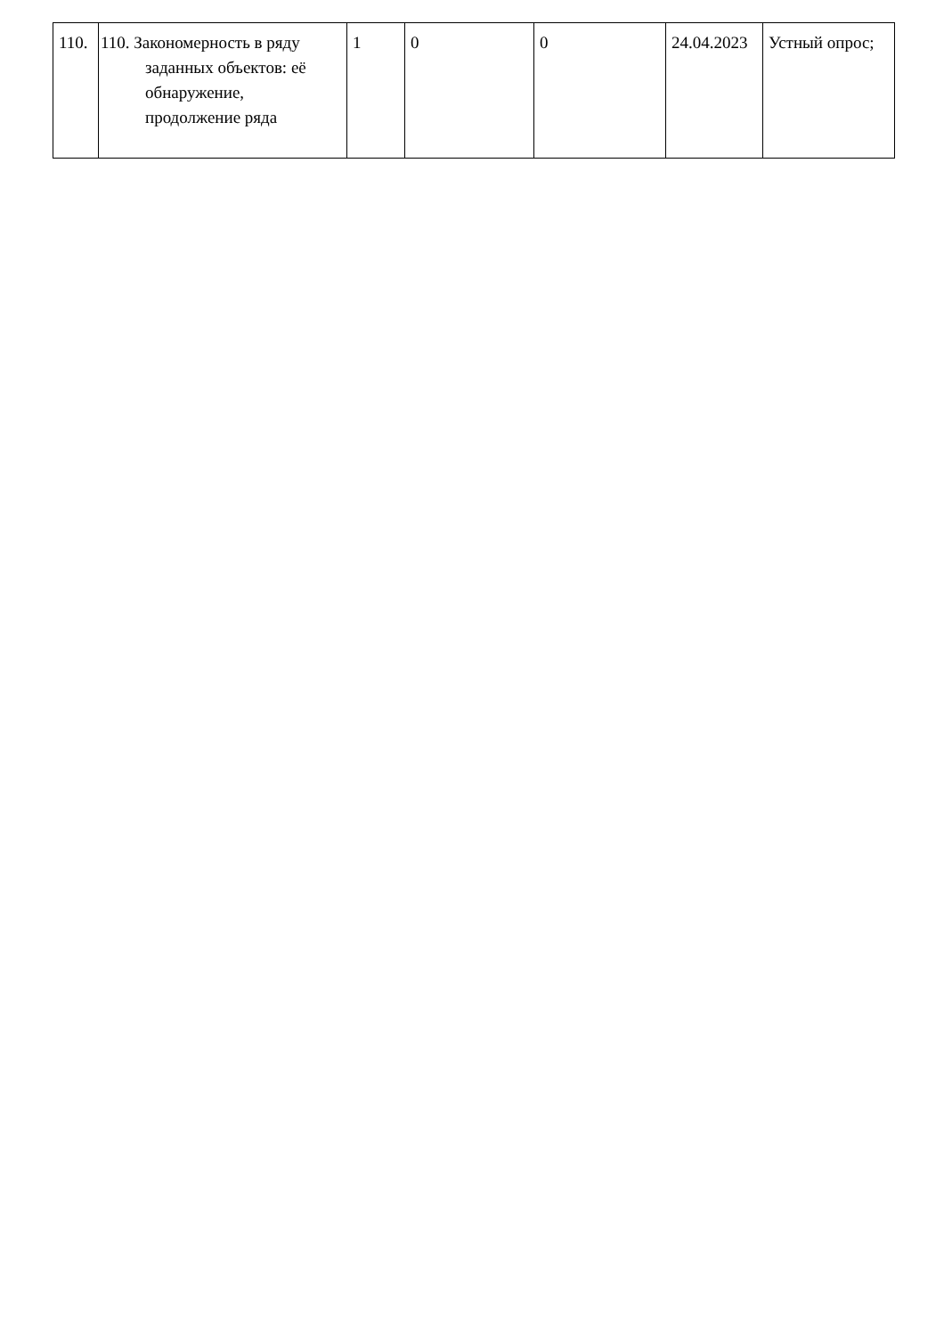| 110. | 110. Закономерность в ряду заданных объектов: её обнаружение, продолжение ряда | 1 | 0 | 0 | 24.04.2023 | Устный опрос; |